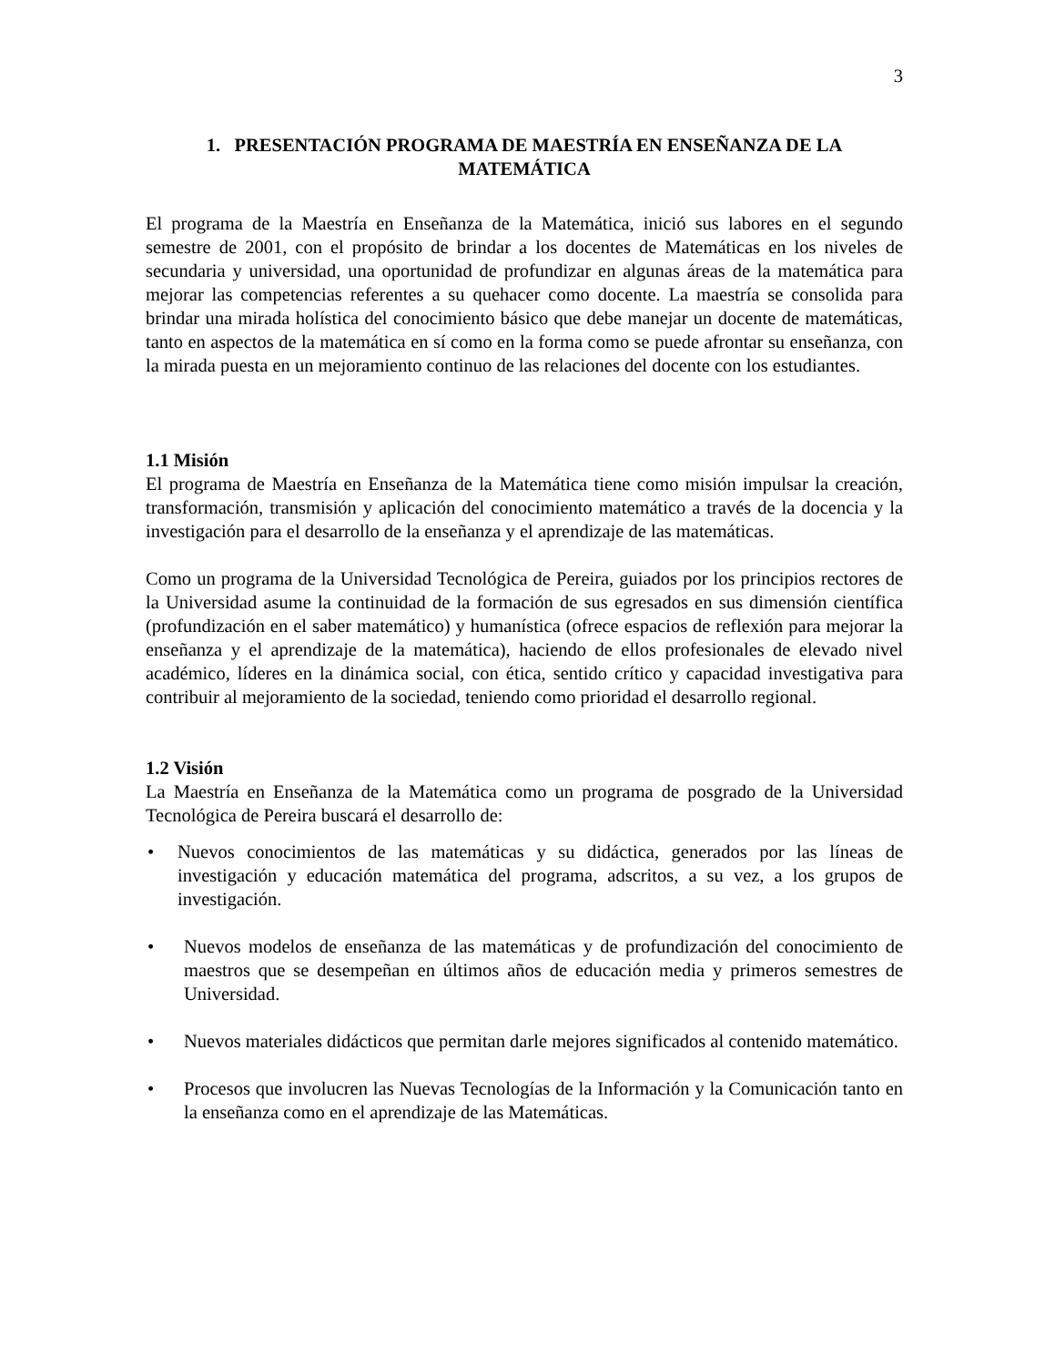3
1. PRESENTACIÓN PROGRAMA DE MAESTRÍA EN ENSEÑANZA DE LA MATEMÁTICA
El programa de la Maestría en Enseñanza de la Matemática, inició sus labores en el segundo semestre de 2001, con el propósito de brindar a los docentes de Matemáticas en los niveles de secundaria y universidad, una oportunidad de profundizar en algunas áreas de la matemática para mejorar las competencias referentes a su quehacer como docente. La maestría se consolida para brindar una mirada holística del conocimiento básico que debe manejar un docente de matemáticas, tanto en aspectos de la matemática en sí como en la forma como se puede afrontar su enseñanza, con la mirada puesta en un mejoramiento continuo de las relaciones del docente con los estudiantes.
1.1 Misión
El programa de Maestría en Enseñanza de la Matemática tiene como misión impulsar la creación, transformación, transmisión y aplicación del conocimiento matemático a través de la docencia y la investigación para el desarrollo de la enseñanza y el aprendizaje de las matemáticas.
Como un programa de la Universidad Tecnológica de Pereira, guiados por los principios rectores de la Universidad asume la continuidad de la formación de sus egresados en sus dimensión científica (profundización en el saber matemático) y humanística (ofrece espacios de reflexión para mejorar la enseñanza y el aprendizaje de la matemática), haciendo de ellos profesionales de elevado nivel académico, líderes en la dinámica social, con ética, sentido crítico y capacidad investigativa para contribuir al mejoramiento de la sociedad, teniendo como prioridad el desarrollo regional.
1.2 Visión
La Maestría en Enseñanza de la Matemática como un programa de posgrado de la Universidad Tecnológica de Pereira buscará el desarrollo de:
• Nuevos conocimientos de las matemáticas y su didáctica, generados por las líneas de investigación y educación matemática del programa, adscritos, a su vez, a los grupos de investigación.
• Nuevos modelos de enseñanza de las matemáticas y de profundización del conocimiento de maestros que se desempeñan en últimos años de educación media y primeros semestres de Universidad.
• Nuevos materiales didácticos que permitan darle mejores significados al contenido matemático.
• Procesos que involucren las Nuevas Tecnologías de la Información y la Comunicación tanto en la enseñanza como en el aprendizaje de las Matemáticas.